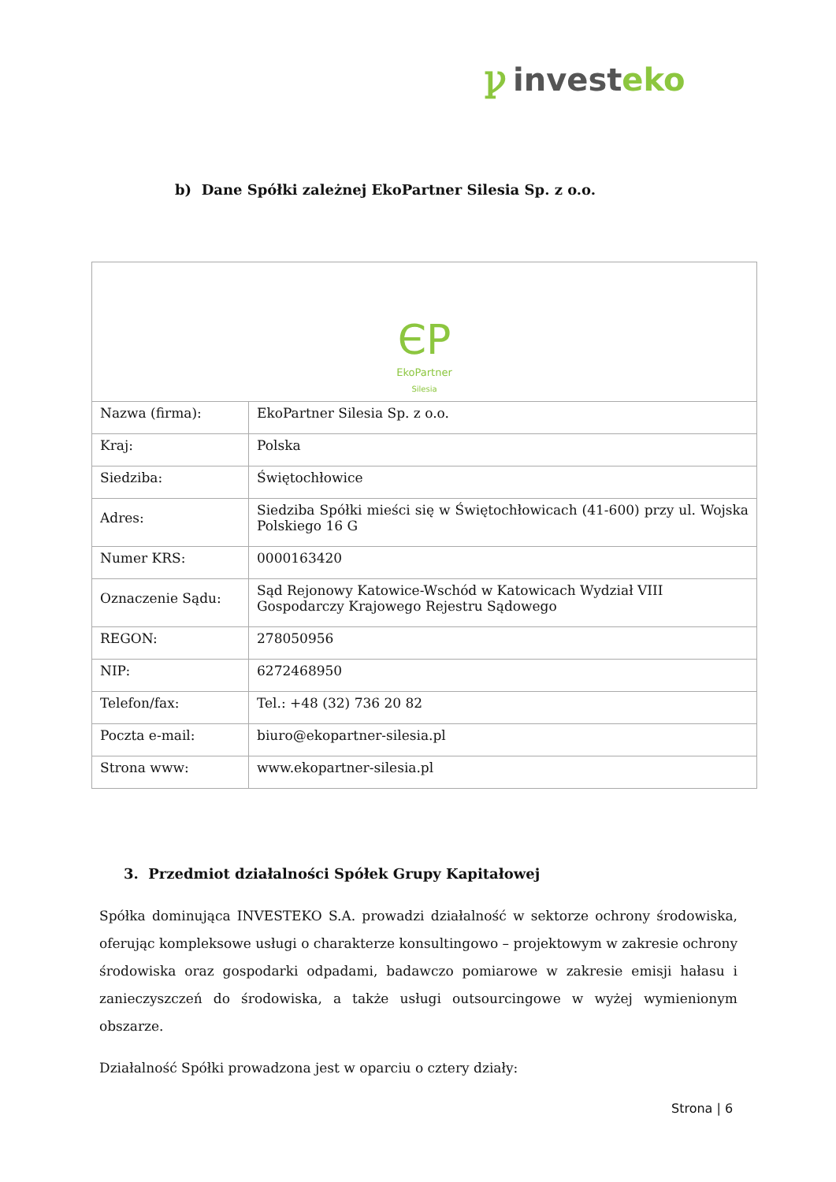ꝩinvesteko
b) Dane Spółki zależnej EkoPartner Silesia Sp. z o.o.
| ЄP EkoPartner Silesia | |
| Nazwa (firma): | EkoPartner Silesia Sp. z o.o. |
| Kraj: | Polska |
| Siedziba: | Świętochłowice |
| Adres: | Siedziba Spółki mieści się w Świętochłowicach (41-600) przy ul. Wojska Polskiego 16 G |
| Numer KRS: | 0000163420 |
| Oznaczenie Sądu: | Sąd Rejonowy Katowice-Wschód w Katowicach Wydział VIII Gospodarczy Krajowego Rejestru Sądowego |
| REGON: | 278050956 |
| NIP: | 6272468950 |
| Telefon/fax: | Tel.: +48 (32) 736 20 82 |
| Poczta e-mail: | biuro@ekopartner-silesia.pl |
| Strona www: | www.ekopartner-silesia.pl |
3. Przedmiot działalności Spółek Grupy Kapitałowej
Spółka dominująca INVESTEKO S.A. prowadzi działalność w sektorze ochrony środowiska, oferując kompleksowe usługi o charakterze konsultingowo – projektowym w zakresie ochrony środowiska oraz gospodarki odpadami, badawczo pomiarowe w zakresie emisji hałasu i zanieczyszczeń do środowiska, a także usługi outsourcingowe w wyżej wymienionym obszarze.
Działalność Spółki prowadzona jest w oparciu o cztery działy:
Strona | 6